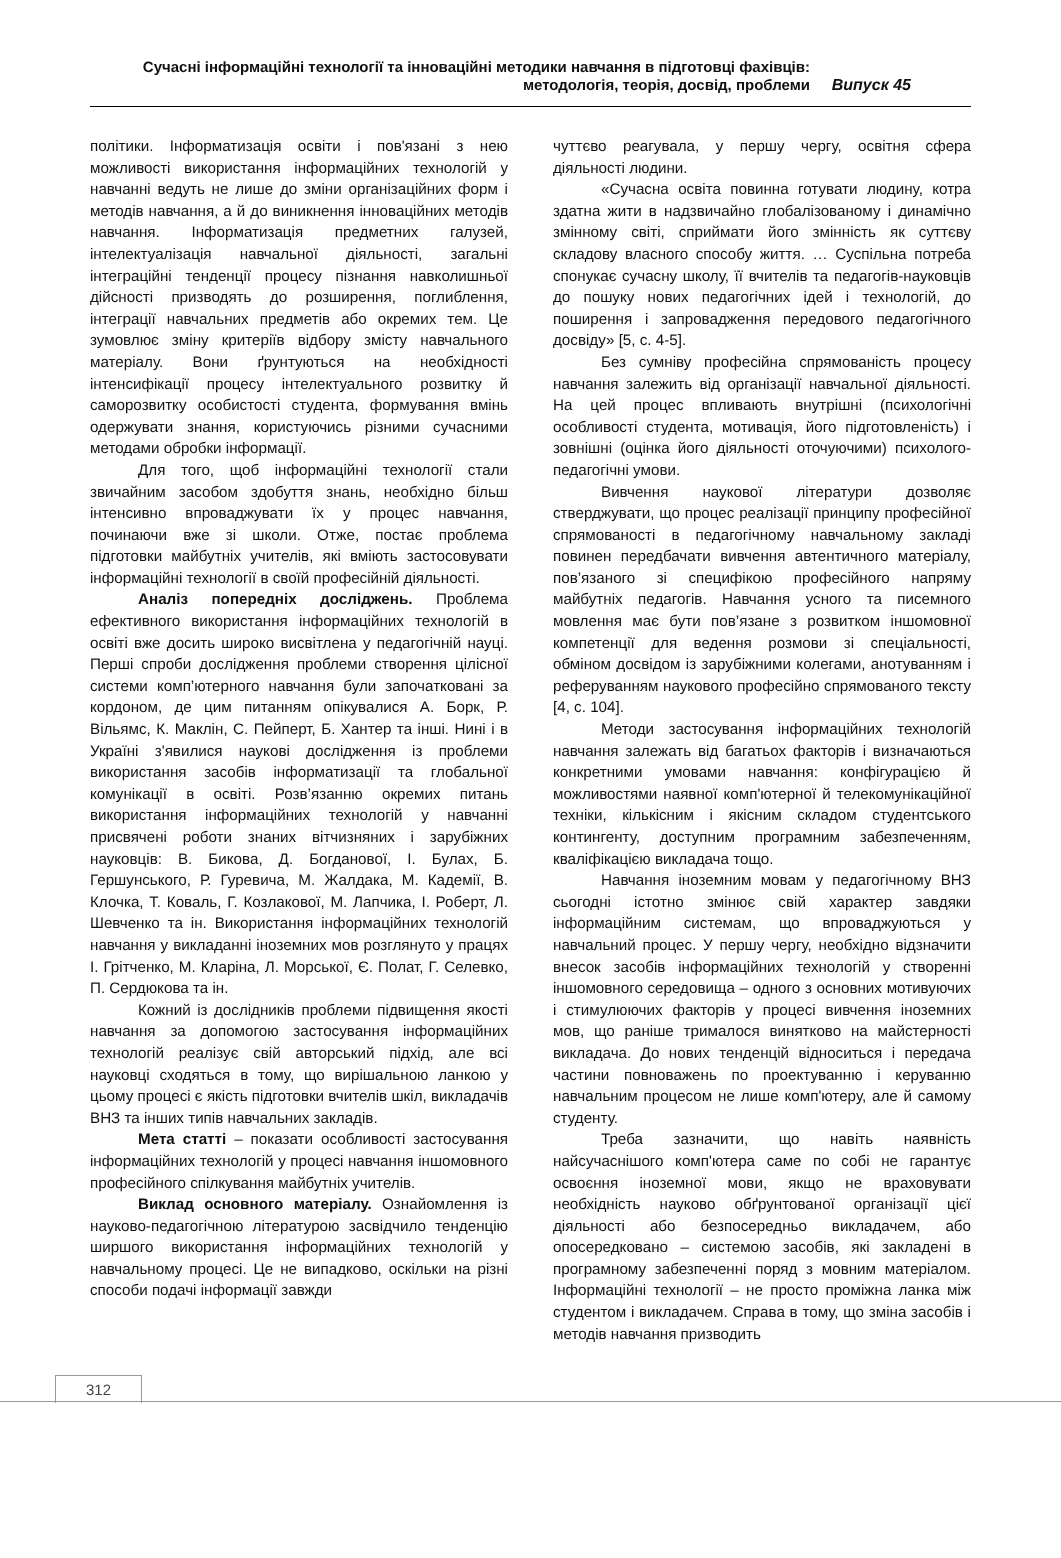Сучасні інформаційні технології та інноваційні методики навчання в підготовці фахівців:
методологія, теорія, досвід, проблеми
Випуск 45
політики. Інформатизація освіти і пов'язані з нею можливості використання інформаційних технологій у навчанні ведуть не лише до зміни організаційних форм і методів навчання, а й до виникнення інноваційних методів навчання. Інформатизація предметних галузей, інтелектуалізація навчальної діяльності, загальні інтеграційні тенденції процесу пізнання навколишньої дійсності призводять до розширення, поглиблення, інтеграції навчальних предметів або окремих тем. Це зумовлює зміну критеріїв відбору змісту навчального матеріалу. Вони ґрунтуються на необхідності інтенсифікації процесу інтелектуального розвитку й саморозвитку особистості студента, формування вмінь одержувати знання, користуючись різними сучасними методами обробки інформації.
Для того, щоб інформаційні технології стали звичайним засобом здобуття знань, необхідно більш інтенсивно впроваджувати їх у процес навчання, починаючи вже зі школи. Отже, постає проблема підготовки майбутніх учителів, які вміють застосовувати інформаційні технології в своїй професійній діяльності.
Аналіз попередніх досліджень. Проблема ефективного використання інформаційних технологій в освіті вже досить широко висвітлена у педагогічній науці. Перші спроби дослідження проблеми створення цілісної системи комп’ютерного навчання були започатковані за кордоном, де цим питанням опікувалися А. Борк, Р. Вільямс, К. Маклін, С. Пейперт, Б. Хантер та інші. Нині і в Україні з'явилися наукові дослідження із проблеми використання засобів інформатизації та глобальної комунікації в освіті. Розв’язанню окремих питань використання інформаційних технологій у навчанні присвячені роботи знаних вітчизняних і зарубіжних науковців: В. Бикова, Д. Богданової, І. Булах, Б. Гершунського, Р. Гуревича, М. Жалдака, М. Кадемії, В. Клочка, Т. Коваль, Г. Козлакової, М. Лапчика, І. Роберт, Л. Шевченко та ін. Використання інформаційних технологій навчання у викладанні іноземних мов розглянуто у працях І. Грітченко, М. Кларіна, Л. Морської, Є. Полат, Г. Селевко, П. Сердюкова та ін.
Кожний із дослідників проблеми підвищення якості навчання за допомогою застосування інформаційних технологій реалізує свій авторський підхід, але всі науковці сходяться в тому, що вирішальною ланкою у цьому процесі є якість підготовки вчителів шкіл, викладачів ВНЗ та інших типів навчальних закладів.
Мета статті – показати особливості застосування інформаційних технологій у процесі навчання іншомовного професійного спілкування майбутніх учителів.
Виклад основного матеріалу. Ознайомлення із науково-педагогічною літературою засвідчило тенденцію ширшого використання інформаційних технологій у навчальному процесі. Це не випадково, оскільки на різні способи подачі інформації завжди
чуттєво реагувала, у першу чергу, освітня сфера діяльності людини.
«Сучасна освіта повинна готувати людину, котра здатна жити в надзвичайно глобалізованому і динамічно змінному світі, сприймати його змінність як суттєву складову власного способу життя. … Суспільна потреба спонукає сучасну школу, її вчителів та педагогів-науковців до пошуку нових педагогічних ідей і технологій, до поширення і запровадження передового педагогічного досвіду» [5, с. 4-5].
Без сумніву професійна спрямованість процесу навчання залежить від організації навчальної діяльності. На цей процес впливають внутрішні (психологічні особливості студента, мотивація, його підготовленість) і зовнішні (оцінка його діяльності оточуючими) психолого-педагогічні умови.
Вивчення наукової літератури дозволяє стверджувати, що процес реалізації принципу професійної спрямованості в педагогічному навчальному закладі повинен передбачати вивчення автентичного матеріалу, пов’язаного зі специфікою професійного напряму майбутніх педагогів. Навчання усного та писемного мовлення має бути пов’язане з розвитком іншомовної компетенції для ведення розмови зі спеціальності, обміном досвідом із зарубіжними колегами, анотуванням і реферуванням наукового професійно спрямованого тексту [4, с. 104].
Методи застосування інформаційних технологій навчання залежать від багатьох факторів і визначаються конкретними умовами навчання: конфігурацією й можливостями наявної комп'ютерної й телекомунікаційної техніки, кількісним і якісним складом студентського контингенту, доступним програмним забезпеченням, кваліфікацією викладача тощо.
Навчання іноземним мовам у педагогічному ВНЗ сьогодні істотно змінює свій характер завдяки інформаційним системам, що впроваджуються у навчальний процес. У першу чергу, необхідно відзначити внесок засобів інформаційних технологій у створенні іншомовного середовища – одного з основних мотивуючих і стимулюючих факторів у процесі вивчення іноземних мов, що раніше трималося винятково на майстерності викладача. До нових тенденцій відноситься і передача частини повноважень по проектуванню і керуванню навчальним процесом не лише комп'ютеру, але й самому студенту.
Треба зазначити, що навіть наявність найсучаснішого комп'ютера саме по собі не гарантує освоєння іноземної мови, якщо не враховувати необхідність науково обґрунтованої організації цієї діяльності або безпосередньо викладачем, або опосередковано – системою засобів, які закладені в програмному забезпеченні поряд з мовним матеріалом. Інформаційні технології – не просто проміжна ланка між студентом і викладачем. Справа в тому, що зміна засобів і методів навчання призводить
312